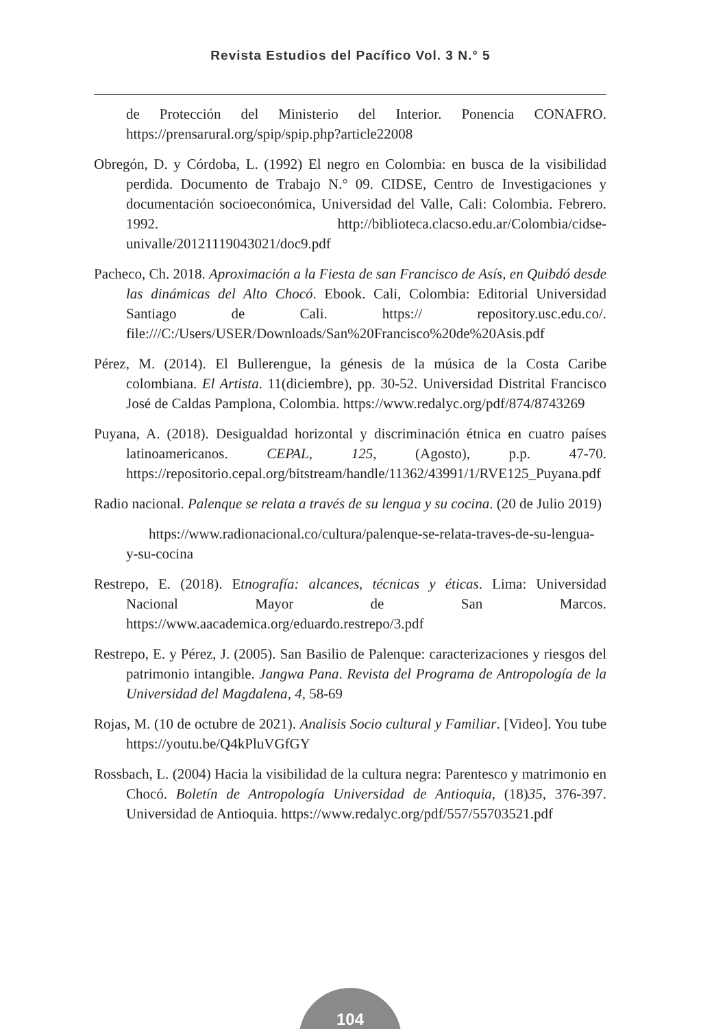Revista Estudios del Pacífico Vol. 3 N.° 5
de Protección del Ministerio del Interior. Ponencia CONAFRO. https://prensarural.org/spip/spip.php?article22008
Obregón, D. y Córdoba, L. (1992) El negro en Colombia: en busca de la visibilidad perdida. Documento de Trabajo N.° 09. CIDSE, Centro de Investigaciones y documentación socioeconómica, Universidad del Valle, Cali: Colombia. Febrero. 1992. http://biblioteca.clacso.edu.ar/Colombia/cidse-univalle/20121119043021/doc9.pdf
Pacheco, Ch. 2018. Aproximación a la Fiesta de san Francisco de Asís, en Quibdó desde las dinámicas del Alto Chocó. Ebook. Cali, Colombia: Editorial Universidad Santiago de Cali. https:// repository.usc.edu.co/. file:///C:/Users/USER/Downloads/San%20Francisco%20de%20Asis.pdf
Pérez, M. (2014). El Bullerengue, la génesis de la música de la Costa Caribe colombiana. El Artista. 11(diciembre), pp. 30-52. Universidad Distrital Francisco José de Caldas Pamplona, Colombia. https://www.redalyc.org/pdf/874/8743269
Puyana, A. (2018). Desigualdad horizontal y discriminación étnica en cuatro países latinoamericanos. CEPAL, 125, (Agosto), p.p. 47-70. https://repositorio.cepal.org/bitstream/handle/11362/43991/1/RVE125_Puyana.pdf
Radio nacional. Palenque se relata a través de su lengua y su cocina. (20 de Julio 2019)
https://www.radionacional.co/cultura/palenque-se-relata-traves-de-su-lengua-y-su-cocina
Restrepo, E. (2018). Etnografía: alcances, técnicas y éticas. Lima: Universidad Nacional Mayor de San Marcos. https://www.aacademica.org/eduardo.restrepo/3.pdf
Restrepo, E. y Pérez, J. (2005). San Basilio de Palenque: caracterizaciones y riesgos del patrimonio intangible. Jangwa Pana. Revista del Programa de Antropología de la Universidad del Magdalena, 4, 58-69
Rojas, M. (10 de octubre de 2021). Analisis Socio cultural y Familiar. [Video]. You tube https://youtu.be/Q4kPluVGfGY
Rossbach, L. (2004) Hacia la visibilidad de la cultura negra: Parentesco y matrimonio en Chocó. Boletín de Antropología Universidad de Antioquia, (18)35, 376-397. Universidad de Antioquia. https://www.redalyc.org/pdf/557/55703521.pdf
104